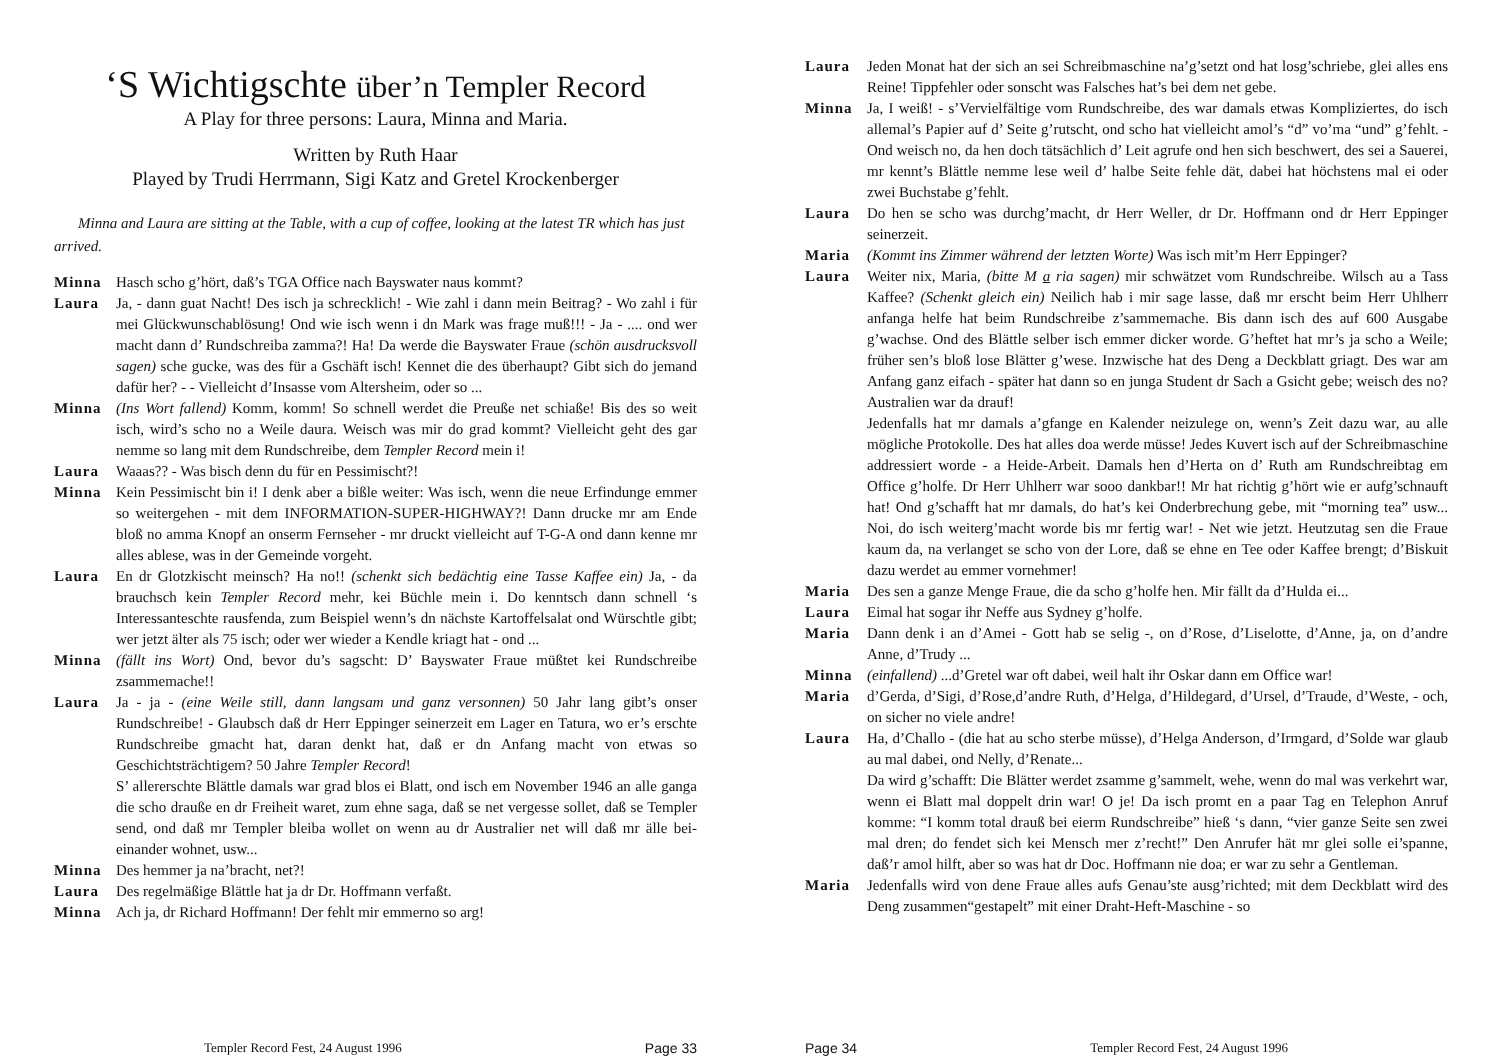‘S Wichtigschte über’n Templer Record
A Play for three persons: Laura, Minna and Maria.
Written by Ruth Haar
Played by Trudi Herrmann, Sigi Katz and Gretel Krockenberger
Minna and Laura are sitting at the Table, with a cup of coffee, looking at the latest TR which has just arrived.
Minna Hasch scho g’hört, daß’s TGA Office nach Bayswater naus kommt?
Laura Ja, - dann guat Nacht! Des isch ja schrecklich! - Wie zahl i dann mein Beitrag? - Wo zahl i für mei Glückwunschablösung! Ond wie isch wenn i dn Mark was frage muß!!! - Ja - .... ond wer macht dann d’ Rundschreiba zamma?! Ha! Da werde die Bayswater Fraue (schön ausdrucksvoll sagen) sche gucke, was des für a Gschäft isch! Kennet die des überhaupt? Gibt sich do jemand dafür her? - - Vielleicht d’Insasse vom Altersheim, oder so ...
Minna (Ins Wort fallend) Komm, komm! So schnell werdet die Preuße net schiaße! Bis des so weit isch, wird’s scho no a Weile daura. Weisch was mir do grad kommt? Vielleicht geht des gar nemme so lang mit dem Rundschreibe, dem Templer Record mein i!
Laura Waaas?? - Was bisch denn du für en Pessimischt?!
Minna Kein Pessimischt bin i! I denk aber a bißle weiter: Was isch, wenn die neue Erfindunge emmer so weitergehen - mit dem INFORMATION-SUPER-HIGHWAY?! Dann drucke mr am Ende bloß no amma Knopf an onserm Fernseher - mr druckt vielleicht auf T-G-A ond dann kenne mr alles ablese, was in der Gemeinde vorgeht.
Laura En dr Glotzkischt meinsch? Ha no!! (schenkt sich bedächtig eine Tasse Kaffee ein) Ja, - da brauchsch kein Templer Record mehr, kei Büchle mein i. Do kenntsch dann schnell ‘s Interessanteschte rausfenda, zum Beispiel wenn’s dn nächste Kartoffelsalat ond Würschtle gibt; wer jetzt älter als 75 isch; oder wer wieder a Kendle kriagt hat - ond ...
Minna (fällt ins Wort) Ond, bevor du’s sagscht: D’ Bayswater Fraue müßtet kei Rundschreibe zsammemache!!
Laura Ja - ja - (eine Weile still, dann langsam und ganz versonnen) 50 Jahr lang gibt’s onser Rundschreibe! - Glaubsch daß dr Herr Eppinger seinerzeit em Lager en Tatura, wo er’s erschte Rundschreibe gmacht hat, daran denkt hat, daß er dn Anfang macht von etwas so Geschichtsträchtigem? 50 Jahre Templer Record!
S’ allererschte Blättle damals war grad blos ei Blatt, ond isch em November 1946 an alle ganga die scho drauße en dr Freiheit waret, zum ehne saga, daß se net vergesse sollet, daß se Templer send, ond daß mr Templer bleiba wollet on wenn au dr Australier net will daß mr älle bei-einander wohnet, usw...
Minna Des hemmer ja na’bracht, net?!
Laura Des regelmäßige Blättle hat ja dr Dr. Hoffmann verfaßt.
Minna Ach ja, dr Richard Hoffmann! Der fehlt mir emmerno so arg!
Templer Record Fest, 24 August 1996 Page 33
Laura Jeden Monat hat der sich an sei Schreibmaschine na’g’setzt ond hat losg’schriebe, glei alles ens Reine! Tippfehler oder sonscht was Falsches hat’s bei dem net gebe.
Minna Ja, I weiß! - s’Vervielfältige vom Rundschreibe, des war damals etwas Kompliziertes, do isch allemal’s Papier auf d’ Seite g’rutscht, ond scho hat vielleicht amol’s “d” vo’ma “und” g’fehlt. - Ond weisch no, da hen doch tätsächlich d’ Leit agrufe ond hen sich beschwert, des sei a Sauerei, mr kennt’s Blättle nemme lese weil d’ halbe Seite fehle dät, dabei hat höchstens mal ei oder zwei Buchstabe g’fehlt.
Laura Do hen se scho was durchg’macht, dr Herr Weller, dr Dr. Hoffmann ond dr Herr Eppinger seinerzeit.
Maria (Kommt ins Zimmer während der letzten Worte) Was isch mit’m Herr Eppinger?
Laura Weiter nix, Maria, (bitte M a ria sagen) mir schwätzet vom Rundschreibe. Wilsch au a Tass Kaffee? (Schenkt gleich ein) Neilich hab i mir sage lasse, daß mr erscht beim Herr Uhlherr anfanga helfe hat beim Rundschreibe z’sammemache. Bis dann isch des auf 600 Ausgabe g’wachse. Ond des Blättle selber isch emmer dicker worde. G’heftet hat mr’s ja scho a Weile; früher sen’s bloß lose Blätter g’wese. Inzwische hat des Deng a Deckblatt griagt. Des war am Anfang ganz eifach - später hat dann so en junga Student dr Sach a Gsicht gebe; weisch des no? Australien war da drauf!
Jedenfalls hat mr damals a’gfange en Kalender neizulege on, wenn’s Zeit dazu war, au alle mögliche Protokolle. Des hat alles doa werde müsse! Jedes Kuvert isch auf der Schreibmaschine addressiert worde - a Heide-Arbeit. Damals hen d’Herta on d’ Ruth am Rundschreibtag em Office g’holfe. Dr Herr Uhlherr war sooo dankbar!! Mr hat richtig g’hört wie er aufg’schnauft hat! Ond g’schafft hat mr damals, do hat’s kei Onderbrechung gebe, mit “morning tea” usw... Noi, do isch weiterg’macht worde bis mr fertig war! - Net wie jetzt. Heutzutag sen die Fraue kaum da, na verlanget se scho von der Lore, daß se ehne en Tee oder Kaffee brengt; d’Biskuit dazu werdet au emmer vornehmer!
Maria Des sen a ganze Menge Fraue, die da scho g’holfe hen. Mir fällt da d’Hulda ei...
Laura Eimal hat sogar ihr Neffe aus Sydney g’holfe.
Maria Dann denk i an d’Amei - Gott hab se selig -, on d’Rose, d’Liselotte, d’Anne, ja, on d’andre Anne, d’Trudy ...
Minna (einfallend) ...d’Gretel war oft dabei, weil halt ihr Oskar dann em Office war!
Maria d’Gerda, d’Sigi, d’Rose,d’andre Ruth, d’Helga, d’Hildegard, d’Ursel, d’Traude, d’Weste, - och, on sicher no viele andre!
Laura Ha, d’Challo - (die hat au scho sterbe müsse), d’Helga Anderson, d’Irmgard, d’Solde war glaub au mal dabei, ond Nelly, d’Renate...
Da wird g’schafft: Die Blätter werdet zsamme g’sammelt, wehe, wenn do mal was verkehrt war, wenn ei Blatt mal doppelt drin war! O je! Da isch promt en a paar Tag en Telephon Anruf komme: “I komm total drauß bei eierm Rundschreibe” hieß ‘s dann, “vier ganze Seite sen zwei mal dren; do fendet sich kei Mensch mer z’recht!” Den Anrufer hät mr glei solle ei’spanne, daß’r amol hilft, aber so was hat dr Doc. Hoffmann nie doa; er war zu sehr a Gentleman.
Maria Jedenfalls wird von dene Fraue alles aufs Genau’ste ausg’richted; mit dem Deckblatt wird des Deng zusammen“gestapelt” mit einer Draht-Heft-Maschine - so
Page 34 Templer Record Fest, 24 August 1996